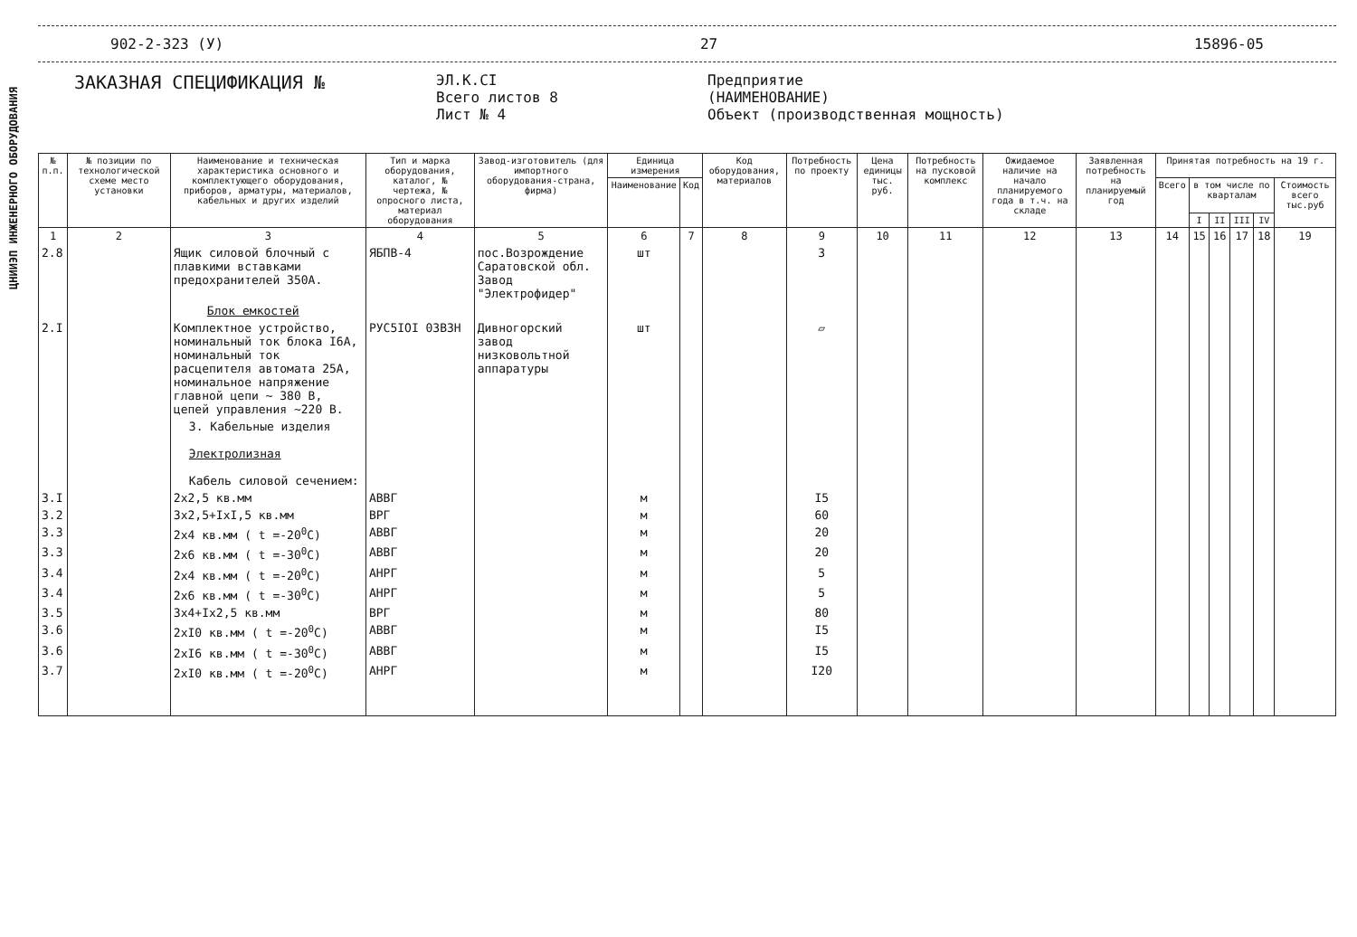ЦНИИЭП ИНЖЕНЕРНОГО ОБОРУДОВАНИЯ
902-2-323 (У) 27 15896-05
ЗАКАЗНАЯ СПЕЦИФИКАЦИЯ №
ЭЛ.К.СI
Всего листов 8
Лист № 4
Предприятие
(НАИМЕНОВАНИЕ)
Объект (производственная мощность)
| № п.п. | № позиции по технологической схеме место установки | Наименование и техническая характеристика основного и комплектующего оборудования, приборов, арматуры, материалов, кабельных и других изделий | Тип и марка оборудования, каталог, № чертежа, № опросного листа, материал оборудования | Завод-изготовитель (для импортного оборудования-страна, фирма) | Единица измерения | | Код оборудования, материалов | Потребность по проекту | Цена единицы тыс. руб. | Потребность на пусковой комплекс | Ожидаемое наличие на начало планируемого года в т.ч. на складе | Заявленная потребность на планируемый год | Принятая потребность на 19 г. | | | | | |
| --- | --- | --- | --- | --- | --- | --- | --- | --- | --- | --- | --- | --- | --- | --- | --- | --- | --- | --- |
| | | | | | Наименование | Код | | | | | | | Всего | в том числе по кварталам | | | | Стоимость всего тыс.руб |
| | | | | | | | | | | | | | | I | II | III | IV | |
| 1 | 2 | 3 | 4 | 5 | 6 | 7 | 8 | 9 | 10 | 11 | 12 | 13 | 14 | 15 | 16 | 17 | 18 | 19 |
| 2.8 | | Ящик силовой блочный с плавкими вставками предохранителей 350А. | ЯБПВ-4 | пос.Возрождение Саратовской обл. Завод "Электрофидер" | шт | | | 3 | | | | | | | | | | |
| | | Блок емкостей | | | | | | | | | | | | | | | | |
| 2.I | | Комплектное устройство, номинальный ток блока I6А, номинальный ток расцепителя автомата 25А, номинальное напряжение главной цепи ~ 380 В, цепей управления ~220 В. | РУС5IOI 03В3Н | Дивногорский завод низковольтной аппаратуры | шт | | | ▱ | | | | | | | | | | |
| | | 3. Кабельные изделия Электролизная Кабель силовой сечением: | | | | | | | | | | | | | | | | |
| 3.I | | 2х2,5 кв.мм | АВВГ | | м | | | I5 | | | | | | | | | | |
| 3.2 | | 3х2,5+IхI,5 кв.мм | ВРГ | | м | | | 60 | | | | | | | | | | |
| 3.3 | | 2х4 кв.мм ( t =-20<sup>0</sup>C) | АВВГ | | м | | | 20 | | | | | | | | | | |
| 3.3 | | 2х6 кв.мм ( t =-30<sup>0</sup>C) | АВВГ | | м | | | 20 | | | | | | | | | | |
| 3.4 | | 2х4 кв.мм ( t =-20<sup>0</sup>C) | АНРГ | | м | | | 5 | | | | | | | | | | |
| 3.4 | | 2х6 кв.мм ( t =-30<sup>0</sup>C) | АНРГ | | м | | | 5 | | | | | | | | | | |
| 3.5 | | 3х4+Iх2,5 кв.мм | ВРГ | | м | | | 80 | | | | | | | | | | |
| 3.6 | | 2хI0 кв.мм ( t =-20<sup>0</sup>C) | АВВГ | | м | | | I5 | | | | | | | | | | |
| 3.6 | | 2хI6 кв.мм ( t =-30<sup>0</sup>C) | АВВГ | | м | | | I5 | | | | | | | | | | |
| 3.7 | | 2хI0 кв.мм ( t =-20<sup>0</sup>C) | АНРГ | | м | | | I20 | | | | | | | | | | |